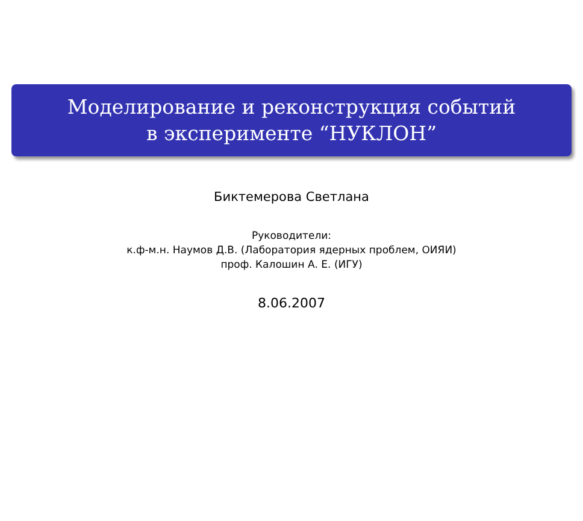Моделирование и реконструкция событий
в эксперименте “НУКЛОН”
Биктемерова Светлана
Руководители:
к.ф-м.н. Наумов Д.В. (Лаборатория ядерных проблем, ОИЯИ)
проф. Калошин А. Е. (ИГУ)
8.06.2007